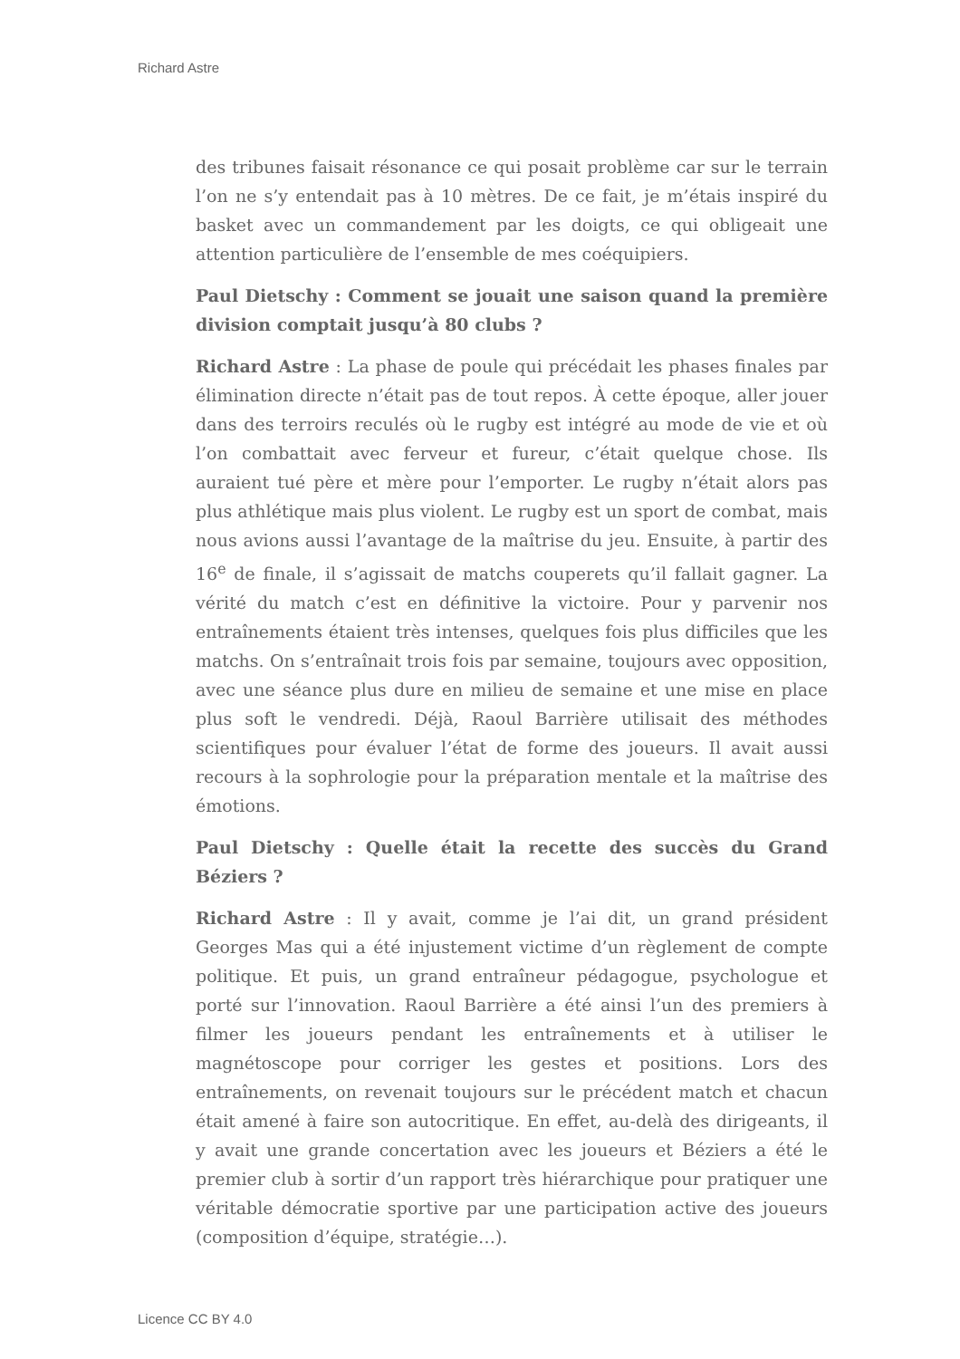Richard Astre
des tribunes faisait résonance ce qui posait problème car sur le terrain l’on ne s’y entendait pas à 10 mètres. De ce fait, je m’étais inspiré du basket avec un commandement par les doigts, ce qui obligeait une attention particulière de l’ensemble de mes coéquipiers.
Paul Dietschy : Comment se jouait une saison quand la première division comptait jusqu’à 80 clubs ?
Richard Astre : La phase de poule qui précédait les phases finales par élimination directe n’était pas de tout repos. À cette époque, aller jouer dans des terroirs reculés où le rugby est intégré au mode de vie et où l’on combattait avec ferveur et fureur, c’était quelque chose. Ils auraient tué père et mère pour l’emporter. Le rugby n’était alors pas plus athlétique mais plus violent. Le rugby est un sport de combat, mais nous avions aussi l’avantage de la maîtrise du jeu. Ensuite, à partir des 16<sup>e</sup> de finale, il s’agissait de matchs couperets qu’il fallait gagner. La vérité du match c’est en définitive la victoire. Pour y parvenir nos entraînements étaient très intenses, quelques fois plus difficiles que les matchs. On s’entraînait trois fois par semaine, toujours avec opposition, avec une séance plus dure en milieu de semaine et une mise en place plus soft le vendredi. Déjà, Raoul Barrière utilisait des méthodes scientifiques pour évaluer l’état de forme des joueurs. Il avait aussi recours à la sophrologie pour la préparation mentale et la maîtrise des émotions.
Paul Dietschy : Quelle était la recette des succès du Grand Béziers ?
Richard Astre : Il y avait, comme je l’ai dit, un grand président Georges Mas qui a été injustement victime d’un règlement de compte politique. Et puis, un grand entraîneur pédagogue, psychologue et porté sur l’innovation. Raoul Barrière a été ainsi l’un des premiers à filmer les joueurs pendant les entraînements et à utiliser le magnétoscope pour corriger les gestes et positions. Lors des entraînements, on revenait toujours sur le précédent match et chacun était amené à faire son autocritique. En effet, au-delà des dirigeants, il y avait une grande concertation avec les joueurs et Béziers a été le premier club à sortir d’un rapport très hiérarchique pour pratiquer une véritable démocratie sportive par une participation active des joueurs (composition d’équipe, stratégie…).
Licence CC BY 4.0